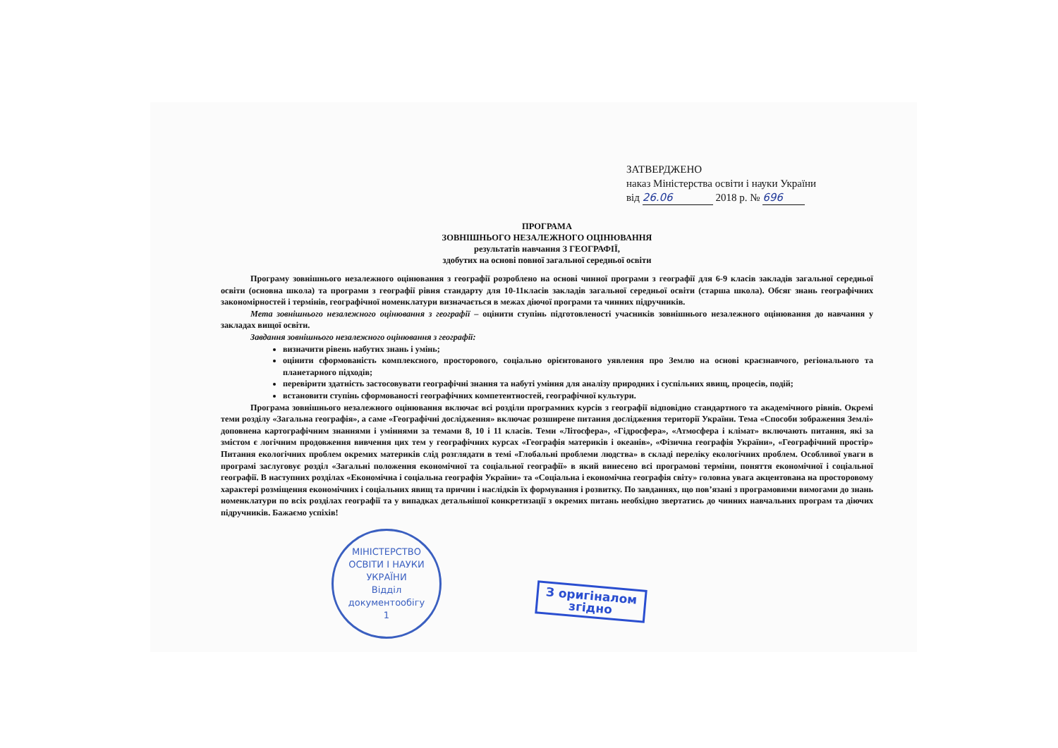ЗАТВЕРДЖЕНО
наказ Міністерства освіти і науки України
від 26.06 2018 р. № 696
ПРОГРАМА
ЗОВНІШНЬОГО НЕЗАЛЕЖНОГО ОЦІНЮВАННЯ
результатів навчання З ГЕОГРАФІЇ,
здобутих на основі повної загальної середньої освіти
Програму зовнішнього незалежного оцінювання з географії розроблено на основі чинної програми з географії для 6-9 класів закладів загальної середньої освіти (основна школа) та програми з географії рівня стандарту для 10-11класів закладів загальної середньої освіти (старша школа). Обсяг знань географічних закономірностей і термінів, географічної номенклатури визначається в межах діючої програми та чинних підручників.
Мета зовнішнього незалежного оцінювання з географії – оцінити ступінь підготовленості учасників зовнішнього незалежного оцінювання до навчання у закладах вищої освіти.
Завдання зовнішнього незалежного оцінювання з географії:
визначити рівень набутих знань і умінь;
оцінити сформованість комплексного, просторового, соціально орієнтованого уявлення про Землю на основі краєзнавчого, регіонального та планетарного підходів;
перевірити здатність застосовувати географічні знання та набуті уміння для аналізу природних і суспільних явищ, процесів, подій;
встановити ступінь сформованості географічних компетентностей, географічної культури.
Програма зовнішнього незалежного оцінювання включає всі розділи програмних курсів з географії відповідно стандартного та академічного рівнів. Окремі теми розділу «Загальна географія», а саме «Географічні дослідження» включає розширене питання дослідження території України. Тема «Способи зображення Землі» доповнена картографічним знаннями і уміннями за темами 8, 10 і 11 класів. Теми «Літосфера», «Гідросфера», «Атмосфера і клімат» включають питання, які за змістом є логічним продовження вивчення цих тем у географічних курсах «Географія материків і океанів», «Фізична географія України», «Географічний простір» Питання екологічних проблем окремих материків слід розглядати в темі «Глобальні проблеми людства» в складі переліку екологічних проблем. Особливої уваги в програмі заслуговує розділ «Загальні положення економічної та соціальної географії» в який винесено всі програмові терміни, поняття економічної і соціальної географії. В наступних розділах «Економічна і соціальна географія України» та «Соціальна і економічна географія світу» головна увага акцентована на просторовому характері розміщення економічних і соціальних явищ та причин і наслідків їх формування і розвитку. По завданнях, що пов’язані з програмовими вимогами до знань номенклатури по всіх розділах географії та у випадках детальнішої конкретизації з окремих питань необхідно звертатись до чинних навчальних програм та діючих підручників. Бажаємо успіхів!
МІНІСТЕРСТВО ОСВІТИ І НАУКИ УКРАЇНИ
Відділ документообігу
1
З оригіналом
згідно